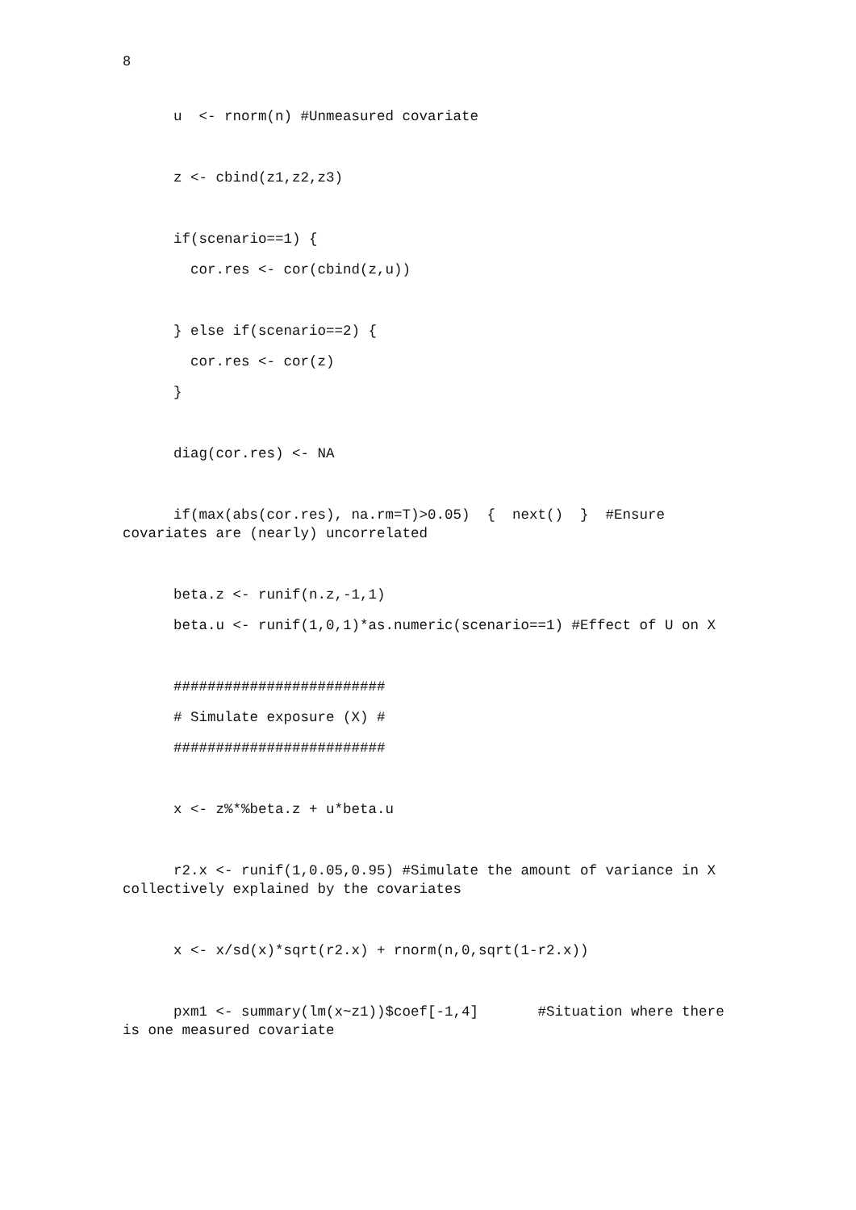8
u <- rnorm(n) #Unmeasured covariate
z <- cbind(z1,z2,z3)
if(scenario==1) {
cor.res <- cor(cbind(z,u))
} else if(scenario==2) {
cor.res <- cor(z)
}
diag(cor.res) <- NA
if(max(abs(cor.res), na.rm=T)>0.05) { next() } #Ensure covariates are (nearly) uncorrelated
beta.z <- runif(n.z,-1,1)
beta.u <- runif(1,0,1)*as.numeric(scenario==1) #Effect of U on X
#########################
# Simulate exposure (X) #
#########################
x <- z%*%beta.z + u*beta.u
r2.x <- runif(1,0.05,0.95) #Simulate the amount of variance in X collectively explained by the covariates
x <- x/sd(x)*sqrt(r2.x) + rnorm(n,0,sqrt(1-r2.x))
pxm1 <- summary(lm(x~z1))$coef[-1,4] #Situation where there is one measured covariate